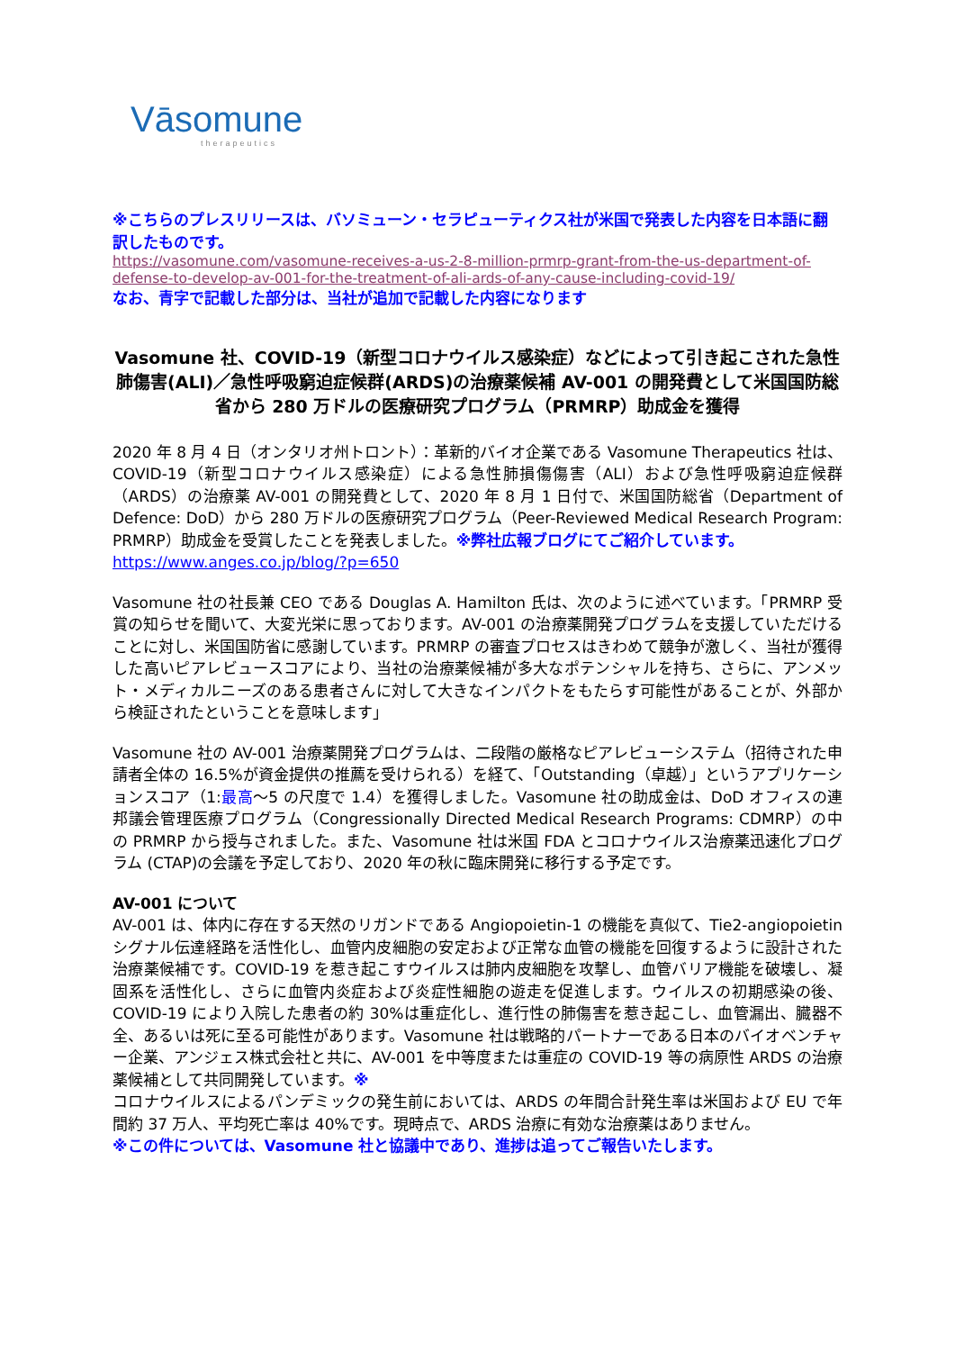Vāsomune
therapeutics
※こちらのプレスリリースは、バソミューン・セラピューティクス社が米国で発表した内容を日本語に翻訳したものです。
https://vasomune.com/vasomune-receives-a-us-2-8-million-prmrp-grant-from-the-us-department-of-defense-to-develop-av-001-for-the-treatment-of-ali-ards-of-any-cause-including-covid-19/
なお、青字で記載した部分は、当社が追加で記載した内容になります
Vasomune 社、COVID-19（新型コロナウイルス感染症）などによって引き起こされた急性肺傷害(ALI)／急性呼吸窮迫症候群(ARDS)の治療薬候補 AV-001 の開発費として米国国防総省から 280 万ドルの医療研究プログラム（PRMRP）助成金を獲得
2020 年 8 月 4 日（オンタリオ州トロント）：革新的バイオ企業である Vasomune Therapeutics 社は、COVID-19（新型コロナウイルス感染症）による急性肺損傷傷害（ALI）および急性呼吸窮迫症候群（ARDS）の治療薬 AV-001 の開発費として、2020 年 8 月 1 日付で、米国国防総省（Department of Defence: DoD）から 280 万ドルの医療研究プログラム（Peer-Reviewed Medical Research Program: PRMRP）助成金を受賞したことを発表しました。※弊社広報ブログにてご紹介しています。
https://www.anges.co.jp/blog/?p=650
Vasomune 社の社長兼 CEO である Douglas A. Hamilton 氏は、次のように述べています。「PRMRP 受賞の知らせを聞いて、大変光栄に思っております。AV-001 の治療薬開発プログラムを支援していただけることに対し、米国国防省に感謝しています。PRMRP の審査プロセスはきわめて競争が激しく、当社が獲得した高いピアレビュースコアにより、当社の治療薬候補が多大なポテンシャルを持ち、さらに、アンメット・メディカルニーズのある患者さんに対して大きなインパクトをもたらす可能性があることが、外部から検証されたということを意味します」
Vasomune 社の AV-001 治療薬開発プログラムは、二段階の厳格なピアレビューシステム（招待された申請者全体の 16.5%が資金提供の推薦を受けられる）を経て、「Outstanding（卓越）」というアプリケーションスコア（1:最高～5 の尺度で 1.4）を獲得しました。Vasomune 社の助成金は、DoD オフィスの連邦議会管理医療プログラム（Congressionally Directed Medical Research Programs: CDMRP）の中の PRMRP から授与されました。また、Vasomune 社は米国 FDA とコロナウイルス治療薬迅速化プログラム (CTAP)の会議を予定しており、2020 年の秋に臨床開発に移行する予定です。
AV-001 について
AV-001 は、体内に存在する天然のリガンドである Angiopoietin-1 の機能を真似て、Tie2-angiopoietin シグナル伝達経路を活性化し、血管内皮細胞の安定および正常な血管の機能を回復するように設計された治療薬候補です。COVID-19 を惹き起こすウイルスは肺内皮細胞を攻撃し、血管バリア機能を破壊し、凝固系を活性化し、さらに血管内炎症および炎症性細胞の遊走を促進します。ウイルスの初期感染の後、COVID-19 により入院した患者の約 30%は重症化し、進行性の肺傷害を惹き起こし、血管漏出、臓器不全、あるいは死に至る可能性があります。Vasomune 社は戦略的パートナーである日本のバイオベンチャー企業、アンジェス株式会社と共に、AV-001 を中等度または重症の COVID-19 等の病原性 ARDS の治療薬候補として共同開発しています。※
コロナウイルスによるパンデミックの発生前においては、ARDS の年間合計発生率は米国および EU で年間約 37 万人、平均死亡率は 40%です。現時点で、ARDS 治療に有効な治療薬はありません。
※この件については、Vasomune 社と協議中であり、進捗は追ってご報告いたします。